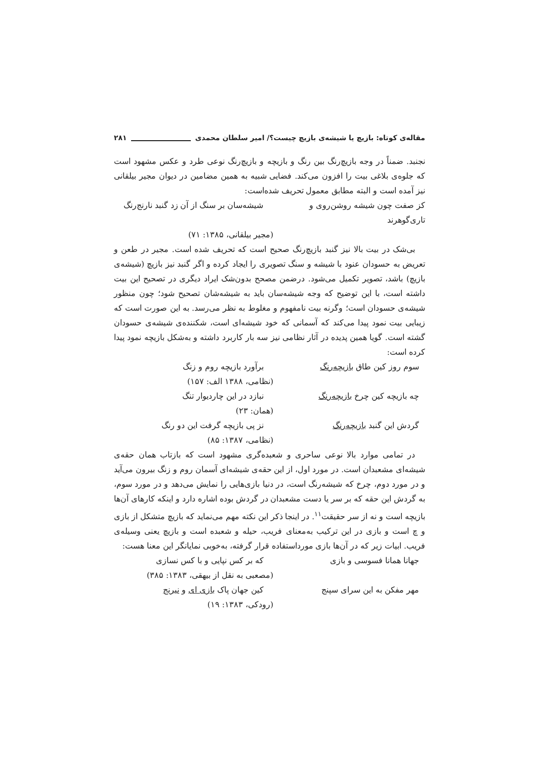مقاله‌ی کوتاه: بازیچ یا شیشه‌ی بازیچ چیست؟/ امیر سلطان محمدی ۲۸۱
نجنبد. ضمناً در وجه بازیچ‌رنگ بین رنگ و بازیچه و بازیچ‌رنگ نوعی طرد و عکس مشهود است که جلوه‌ی بلاغی بیت را افزون می‌کند. فضایی شبیه به همین مضامین در دیوان مجیر بیلقانی نیز آمده است و البته مطابق معمول تحریف شده‌است:
کز صفت چون شیشه روشن‌روی و تاری‌گوهرند شیشه‌سان بر سنگ از آن زد گنبد نارنج‌رنگ
(مجیر بیلقانی، ۱۳۸۵: ۷۱)
بی‌شک در بیت بالا نیز گنبد بازیچ‌رنگ صحیح است که تحریف شده است. مجیر در طعن و تعریض به حسودان عنود با شیشه و سنگ تصویری را ایجاد کرده و اگر گنبد نیز بازیچ (شیشه‌ی بازیچ) باشد، تصویر تکمیل می‌شود. درضمن مصحح بدون‌شک ایراد دیگری در تصحیح این بیت داشته است، با این توضیح که وجه شیشه‌سان باید به شیشه‌شان تصحیح شود؛ چون منظور شیشه‌ی حسودان است؛ وگرنه بیت نامفهوم و مغلوط به نظر می‌رسد. به این صورت است که زیبایی بیت نمود پیدا می‌کند که آسمانی که خود شیشه‌ای است، شکننده‌ی شیشه‌ی حسودان گشته است. گویا همین پدیده در آثار نظامی نیز سه بار کاربرد داشته و به‌شکل بازیچه نمود پیدا کرده است:
سوم روز کین طاق بازیچه‌رنگ برآورد بازیچه روم و زنگ
(نظامی، ۱۳۸۸ الف: ۱۵۷)
چه بازیچه کین چرخ بازیچه‌رنگ نبازد در این چاردیوار تنگ
(همان: ۲۳)
گردش این گنبد بازیچه‌رنگ نز پی بازیچه گرفت این دو رنگ
(نظامی، ۱۳۸۷: ۸۵)
در تمامی موارد بالا نوعی ساحری و شعبده‌گری مشهود است که بازتاب همان حقه‌ی شیشه‌ای مشعبدان است. در مورد اول، از این حقه‌ی شیشه‌ای آسمان روم و زنگ بیرون می‌آید و در مورد دوم، چرخ که شیشه‌رنگ است، در دنیا بازی‌هایی را نمایش می‌دهد و در مورد سوم، به گردش این حقه که بر سر یا دست مشعبدان در گردش بوده اشاره دارد و اینکه کارهای آن‌ها بازیچه است و نه از سر حقیقت<sup>۱۱</sup>. در اینجا ذکر این نکته مهم می‌نماید که بازیچ متشکل از بازی و چ است و بازی در این ترکیب به‌معنای فریب، حیله و شعبده است و بازیچ یعنی وسیله‌ی فریب. ابیات زیر که در آن‌ها بازی مورداستفاده قرار گرفته، به‌خوبی نمایانگر این معنا هست:
جهانا همانا فسوسی و بازی که بر کس نپایی و با کس نسازی
(مصعبی به نقل از بیهقی، ۱۳۸۳: ۳۸۵)
مهر مفکن به این سرای سپنج کین جهان پاک بازی ای و نیرنج
(رودکی، ۱۳۸۳: ۱۹)